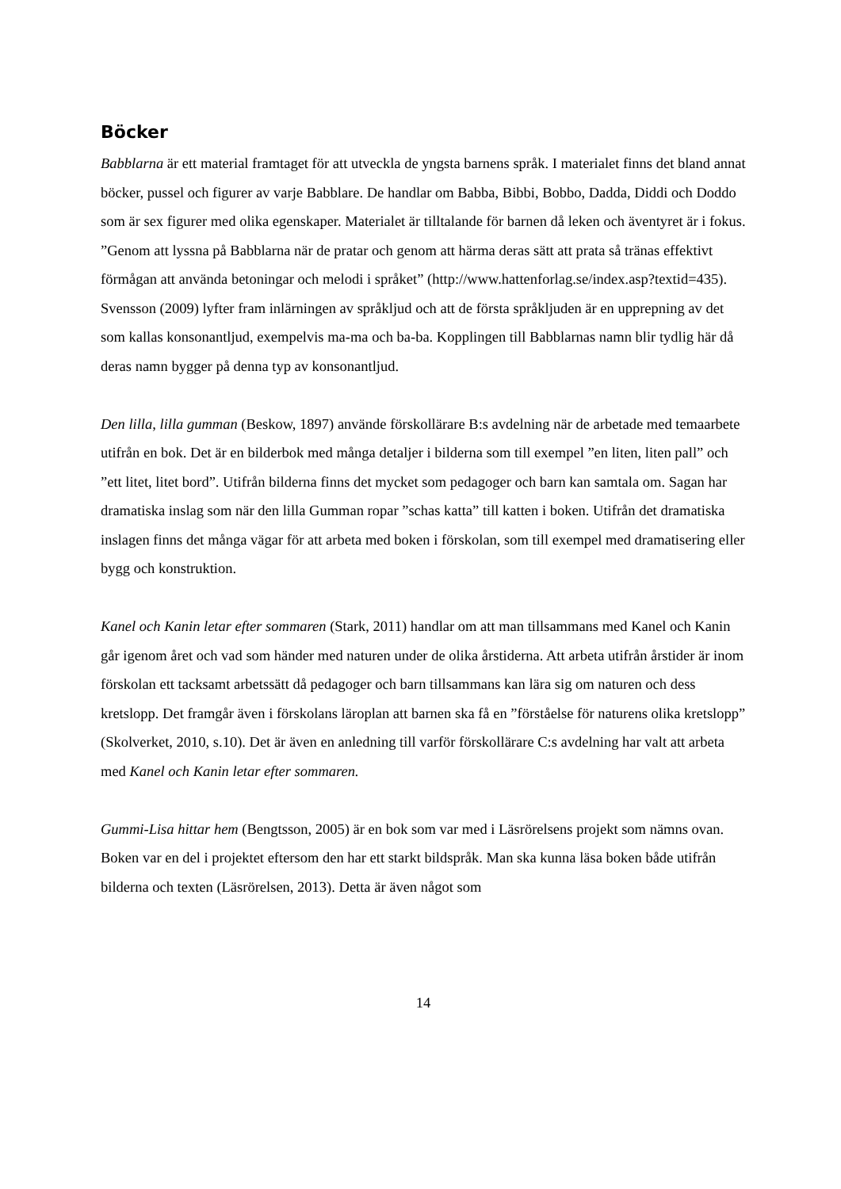Böcker
Babblarna är ett material framtaget för att utveckla de yngsta barnens språk. I materialet finns det bland annat böcker, pussel och figurer av varje Babblare. De handlar om Babba, Bibbi, Bobbo, Dadda, Diddi och Doddo som är sex figurer med olika egenskaper. Materialet är tilltalande för barnen då leken och äventyret är i fokus. ”Genom att lyssna på Babblarna när de pratar och genom att härma deras sätt att prata så tränas effektivt förmågan att använda betoningar och melodi i språket” (http://www.hattenforlag.se/index.asp?textid=435). Svensson (2009) lyfter fram inlärningen av språkljud och att de första språkljuden är en upprepning av det som kallas konsonantljud, exempelvis ma-ma och ba-ba. Kopplingen till Babblarnas namn blir tydlig här då deras namn bygger på denna typ av konsonantljud.
Den lilla, lilla gumman (Beskow, 1897) använde förskollärare B:s avdelning när de arbetade med temaarbete utifrån en bok. Det är en bilderbok med många detaljer i bilderna som till exempel ”en liten, liten pall” och ”ett litet, litet bord”. Utifrån bilderna finns det mycket som pedagoger och barn kan samtala om. Sagan har dramatiska inslag som när den lilla Gumman ropar ”schas katta” till katten i boken. Utifrån det dramatiska inslagen finns det många vägar för att arbeta med boken i förskolan, som till exempel med dramatisering eller bygg och konstruktion.
Kanel och Kanin letar efter sommaren (Stark, 2011) handlar om att man tillsammans med Kanel och Kanin går igenom året och vad som händer med naturen under de olika årstiderna. Att arbeta utifrån årstider är inom förskolan ett tacksamt arbetssätt då pedagoger och barn tillsammans kan lära sig om naturen och dess kretslopp. Det framgår även i förskolans läroplan att barnen ska få en ”förståelse för naturens olika kretslopp” (Skolverket, 2010, s.10). Det är även en anledning till varför förskollärare C:s avdelning har valt att arbeta med Kanel och Kanin letar efter sommaren.
Gummi-Lisa hittar hem (Bengtsson, 2005) är en bok som var med i Läsrörelsens projekt som nämns ovan. Boken var en del i projektet eftersom den har ett starkt bildspråk. Man ska kunna läsa boken både utifrån bilderna och texten (Läsrörelsen, 2013). Detta är även något som
14